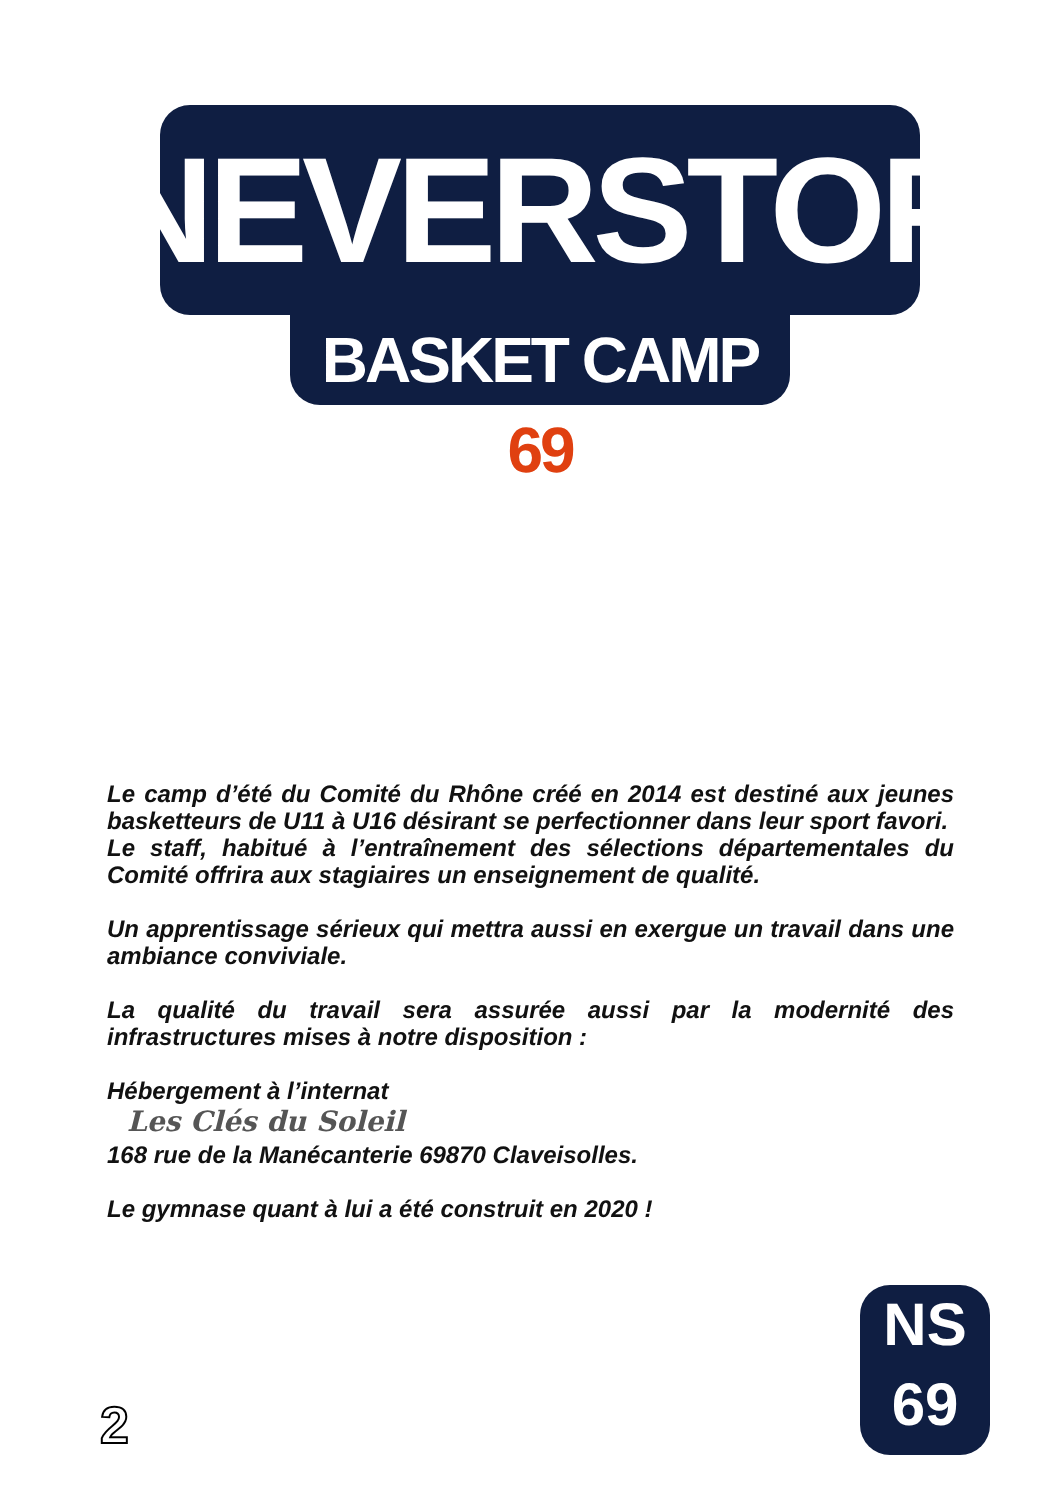NEVERSTOP
BASKET CAMP 69
Le camp d’été du Comité du Rhône créé en 2014 est destiné aux jeunes basketteurs de U11 à U16 désirant se perfectionner dans leur sport favori.
Le staff, habitué à l’entraînement des sélections départementales du Comité offrira aux stagiaires un enseignement de qualité.
Un apprentissage sérieux qui mettra aussi en exergue un travail dans une ambiance conviviale.
La qualité du travail sera assurée aussi par la modernité des infrastructures mises à notre disposition :
Hébergement à l’internat
Les Clés du Soleil
168 rue de la Manécanterie 69870 Claveisolles.
Le gymnase quant à lui a été construit en 2020 !
2
NS
69